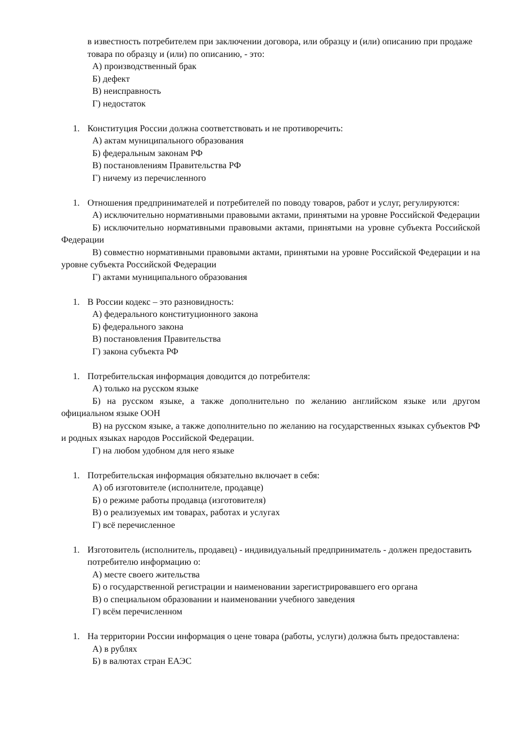в известность потребителем при заключении договора, или образцу и (или) описанию при продаже товара по образцу и (или) по описанию, - это:
А) производственный брак
Б) дефект
В) неисправность
Г) недостаток
1. Конституция России должна соответствовать и не противоречить:
А) актам муниципального образования
Б) федеральным законам РФ
В) постановлениям Правительства РФ
Г) ничему из перечисленного
1. Отношения предпринимателей и потребителей по поводу товаров, работ и услуг, регулируются:
А) исключительно нормативными правовыми актами, принятыми на уровне Российской Федерации
Б) исключительно нормативными правовыми актами, принятыми на уровне субъекта Российской Федерации
В) совместно нормативными правовыми актами, принятыми на уровне Российской Федерации и на уровне субъекта Российской Федерации
Г) актами муниципального образования
1. В России кодекс – это разновидность:
А) федерального конституционного закона
Б) федерального закона
В) постановления Правительства
Г) закона субъекта РФ
1. Потребительская информация доводится до потребителя:
А) только на русском языке
Б) на русском языке, а также дополнительно по желанию английском языке или другом официальном языке ООН
В) на русском языке, а также дополнительно по желанию на государственных языках субъектов РФ и родных языках народов Российской Федерации.
Г) на любом удобном для него языке
1. Потребительская информация обязательно включает в себя:
А) об изготовителе (исполнителе, продавце)
Б) о режиме работы продавца (изготовителя)
В) о реализуемых им товарах, работах и услугах
Г) всё перечисленное
1. Изготовитель (исполнитель, продавец) - индивидуальный предприниматель - должен предоставить потребителю информацию о:
А) месте своего жительства
Б) о государственной регистрации и наименовании зарегистрировавшего его органа
В) о специальном образовании и наименовании учебного заведения
Г) всём перечисленном
1. На территории России информация о цене товара (работы, услуги) должна быть предоставлена:
А) в рублях
Б) в валютах стран ЕАЭС